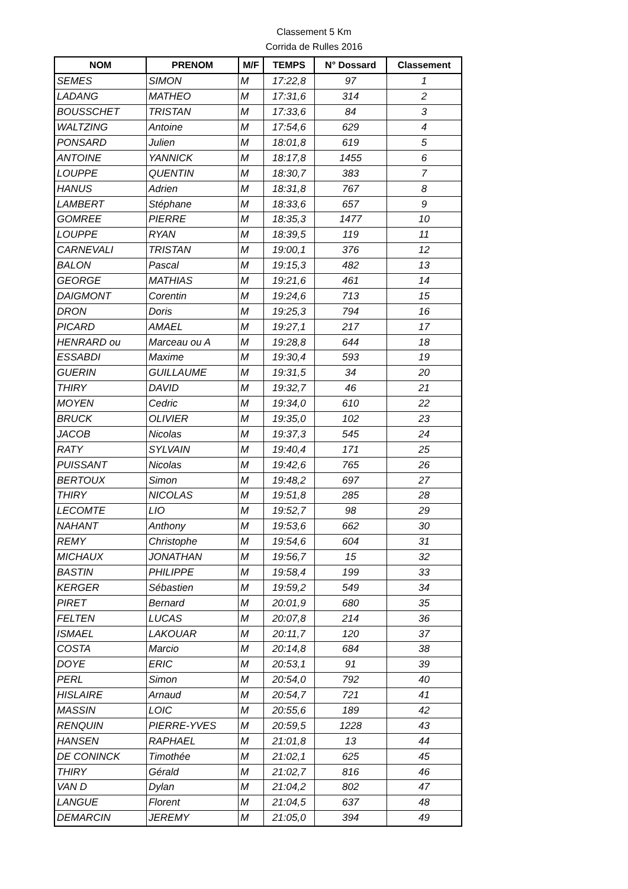Classement 5 Km
Corrida de Rulles 2016
| NOM | PRENOM | M/F | TEMPS | N° Dossard | Classement |
| --- | --- | --- | --- | --- | --- |
| SEMES | SIMON | M | 17:22,8 | 97 | 1 |
| LADANG | MATHEO | M | 17:31,6 | 314 | 2 |
| BOUSSCHET | TRISTAN | M | 17:33,6 | 84 | 3 |
| WALTZING | Antoine | M | 17:54,6 | 629 | 4 |
| PONSARD | Julien | M | 18:01,8 | 619 | 5 |
| ANTOINE | YANNICK | M | 18:17,8 | 1455 | 6 |
| LOUPPE | QUENTIN | M | 18:30,7 | 383 | 7 |
| HANUS | Adrien | M | 18:31,8 | 767 | 8 |
| LAMBERT | Stéphane | M | 18:33,6 | 657 | 9 |
| GOMREE | PIERRE | M | 18:35,3 | 1477 | 10 |
| LOUPPE | RYAN | M | 18:39,5 | 119 | 11 |
| CARNEVALI | TRISTAN | M | 19:00,1 | 376 | 12 |
| BALON | Pascal | M | 19:15,3 | 482 | 13 |
| GEORGE | MATHIAS | M | 19:21,6 | 461 | 14 |
| DAIGMONT | Corentin | M | 19:24,6 | 713 | 15 |
| DRON | Doris | M | 19:25,3 | 794 | 16 |
| PICARD | AMAEL | M | 19:27,1 | 217 | 17 |
| HENRARD ou | Marceau ou A | M | 19:28,8 | 644 | 18 |
| ESSABDI | Maxime | M | 19:30,4 | 593 | 19 |
| GUERIN | GUILLAUME | M | 19:31,5 | 34 | 20 |
| THIRY | DAVID | M | 19:32,7 | 46 | 21 |
| MOYEN | Cedric | M | 19:34,0 | 610 | 22 |
| BRUCK | OLIVIER | M | 19:35,0 | 102 | 23 |
| JACOB | Nicolas | M | 19:37,3 | 545 | 24 |
| RATY | SYLVAIN | M | 19:40,4 | 171 | 25 |
| PUISSANT | Nicolas | M | 19:42,6 | 765 | 26 |
| BERTOUX | Simon | M | 19:48,2 | 697 | 27 |
| THIRY | NICOLAS | M | 19:51,8 | 285 | 28 |
| LECOMTE | LIO | M | 19:52,7 | 98 | 29 |
| NAHANT | Anthony | M | 19:53,6 | 662 | 30 |
| REMY | Christophe | M | 19:54,6 | 604 | 31 |
| MICHAUX | JONATHAN | M | 19:56,7 | 15 | 32 |
| BASTIN | PHILIPPE | M | 19:58,4 | 199 | 33 |
| KERGER | Sébastien | M | 19:59,2 | 549 | 34 |
| PIRET | Bernard | M | 20:01,9 | 680 | 35 |
| FELTEN | LUCAS | M | 20:07,8 | 214 | 36 |
| ISMAEL | LAKOUAR | M | 20:11,7 | 120 | 37 |
| COSTA | Marcio | M | 20:14,8 | 684 | 38 |
| DOYE | ERIC | M | 20:53,1 | 91 | 39 |
| PERL | Simon | M | 20:54,0 | 792 | 40 |
| HISLAIRE | Arnaud | M | 20:54,7 | 721 | 41 |
| MASSIN | LOIC | M | 20:55,6 | 189 | 42 |
| RENQUIN | PIERRE-YVES | M | 20:59,5 | 1228 | 43 |
| HANSEN | RAPHAEL | M | 21:01,8 | 13 | 44 |
| DE CONINCK | Timothée | M | 21:02,1 | 625 | 45 |
| THIRY | Gérald | M | 21:02,7 | 816 | 46 |
| VAN D | Dylan | M | 21:04,2 | 802 | 47 |
| LANGUE | Florent | M | 21:04,5 | 637 | 48 |
| DEMARCIN | JEREMY | M | 21:05,0 | 394 | 49 |